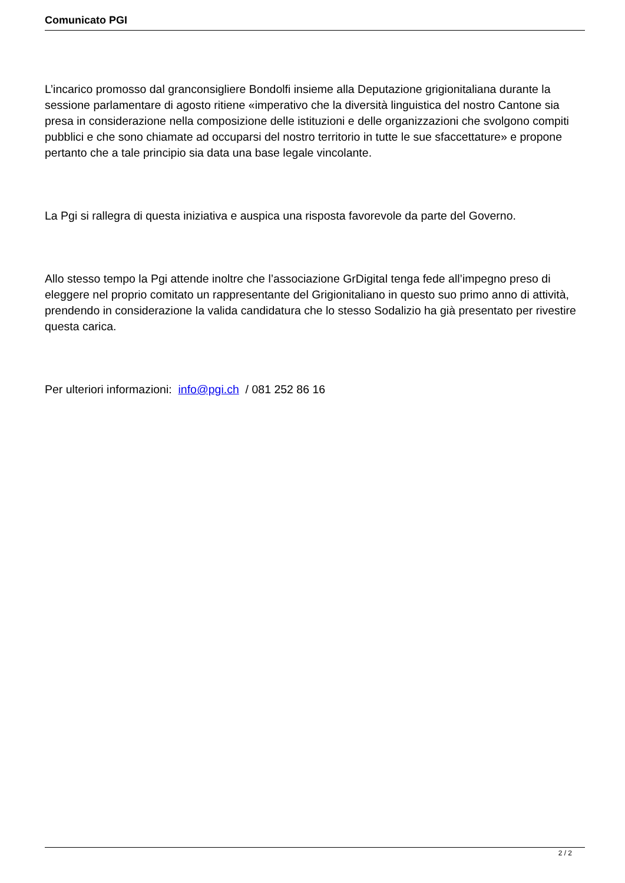Comunicato PGI
L’incarico promosso dal granconsigliere Bondolfi insieme alla Deputazione grigionitaliana durante la sessione parlamentare di agosto ritiene «imperativo che la diversità linguistica del nostro Cantone sia presa in considerazione nella composizione delle istituzioni e delle organizzazioni che svolgono compiti pubblici e che sono chiamate ad occuparsi del nostro territorio in tutte le sue sfaccettature» e propone pertanto che a tale principio sia data una base legale vincolante.
La Pgi si rallegra di questa iniziativa e auspica una risposta favorevole da parte del Governo.
Allo stesso tempo la Pgi attende inoltre che l’associazione GrDigital tenga fede all’impegno preso di eleggere nel proprio comitato un rappresentante del Grigionitaliano in questo suo primo anno di attività, prendendo in considerazione la valida candidatura che lo stesso Sodalizio ha già presentato per rivestire questa carica.
Per ulteriori informazioni: info@pgi.ch / 081 252 86 16
2 / 2